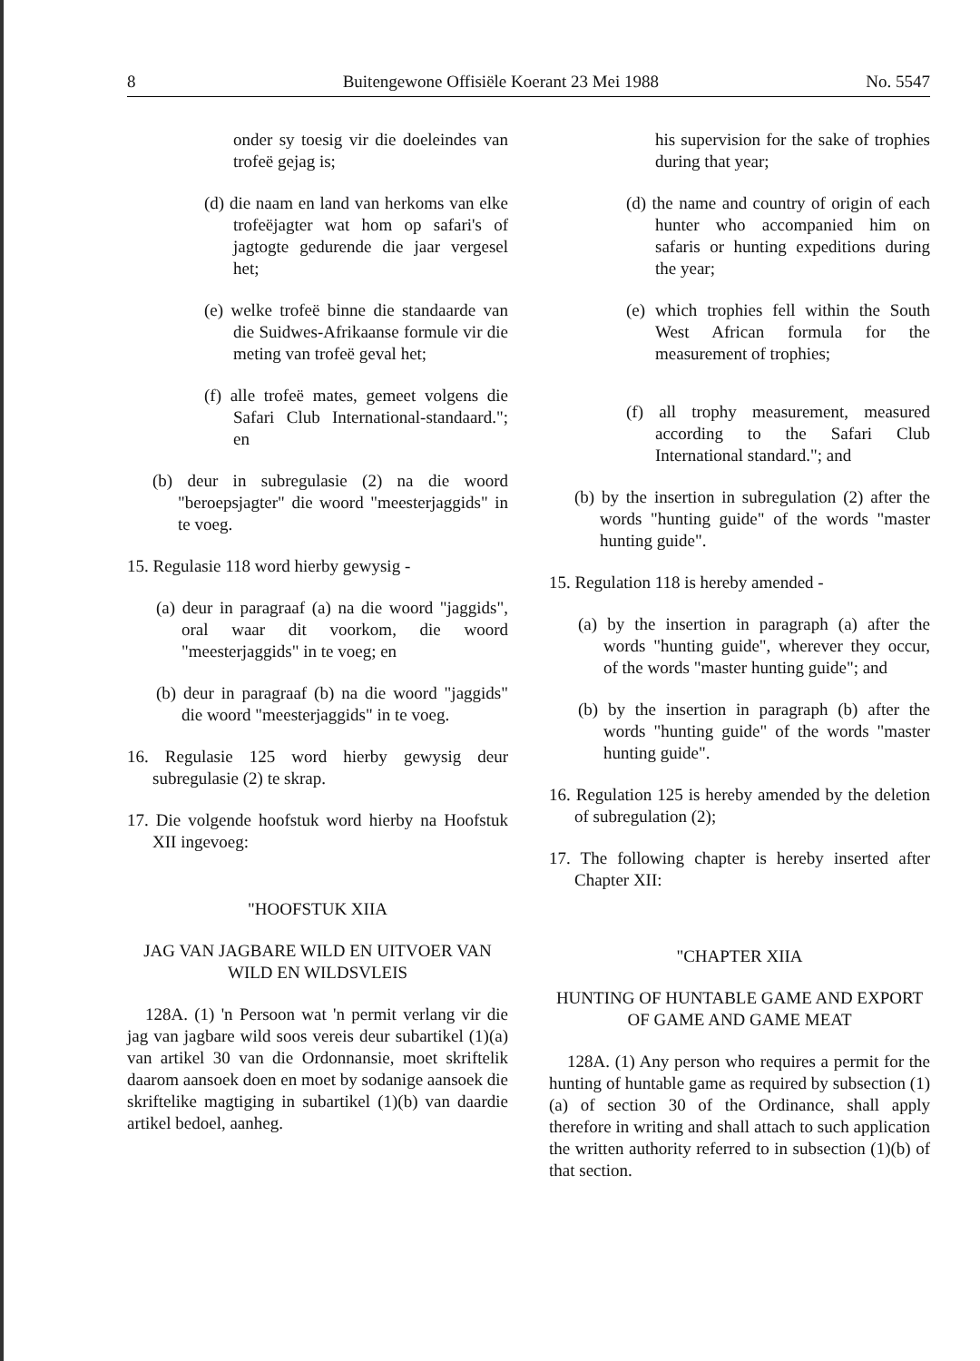8 Buitengewone Offisiële Koerant 23 Mei 1988 No. 5547
onder sy toesig vir die doeleindes van trofeë gejag is;
(d) die naam en land van herkoms van elke trofeëjagter wat hom op safari's of jagtogte gedurende die jaar vergesel het;
(e) welke trofeë binne die standaarde van die Suidwes-Afrikaanse formule vir die meting van trofeë geval het;
(f) alle trofeë mates, gemeet volgens die Safari Club International-standaard."; en
(b) deur in subregulasie (2) na die woord "beroepsjagter" die woord "meesterjaggids" in te voeg.
15. Regulasie 118 word hierby gewysig -
(a) deur in paragraaf (a) na die woord "jaggids", oral waar dit voorkom, die woord "meesterjaggids" in te voeg; en
(b) deur in paragraaf (b) na die woord "jaggids" die woord "meesterjaggids" in te voeg.
16. Regulasie 125 word hierby gewysig deur subregulasie (2) te skrap.
17. Die volgende hoofstuk word hierby na Hoofstuk XII ingevoeg:
"HOOFSTUK XIIA
JAG VAN JAGBARE WILD EN UITVOER VAN WILD EN WILDSVLEIS
128A. (1) 'n Persoon wat 'n permit verlang vir die jag van jagbare wild soos vereis deur subartikel (1)(a) van artikel 30 van die Ordonnansie, moet skriftelik daarom aansoek doen en moet by sodanige aansoek die skriftelike magtiging in subartikel (1)(b) van daardie artikel bedoel, aanheg.
his supervision for the sake of trophies during that year;
(d) the name and country of origin of each hunter who accompanied him on safaris or hunting expeditions during the year;
(e) which trophies fell within the South West African formula for the measurement of trophies;
(f) all trophy measurement, measured according to the Safari Club International standard."; and
(b) by the insertion in subregulation (2) after the words "hunting guide" of the words "master hunting guide".
15. Regulation 118 is hereby amended -
(a) by the insertion in paragraph (a) after the words "hunting guide", wherever they occur, of the words "master hunting guide"; and
(b) by the insertion in paragraph (b) after the words "hunting guide" of the words "master hunting guide".
16. Regulation 125 is hereby amended by the deletion of subregulation (2);
17. The following chapter is hereby inserted after Chapter XII:
"CHAPTER XIIA
HUNTING OF HUNTABLE GAME AND EXPORT OF GAME AND GAME MEAT
128A. (1) Any person who requires a permit for the hunting of huntable game as required by subsection (1)(a) of section 30 of the Ordinance, shall apply therefore in writing and shall attach to such application the written authority referred to in subsection (1)(b) of that section.